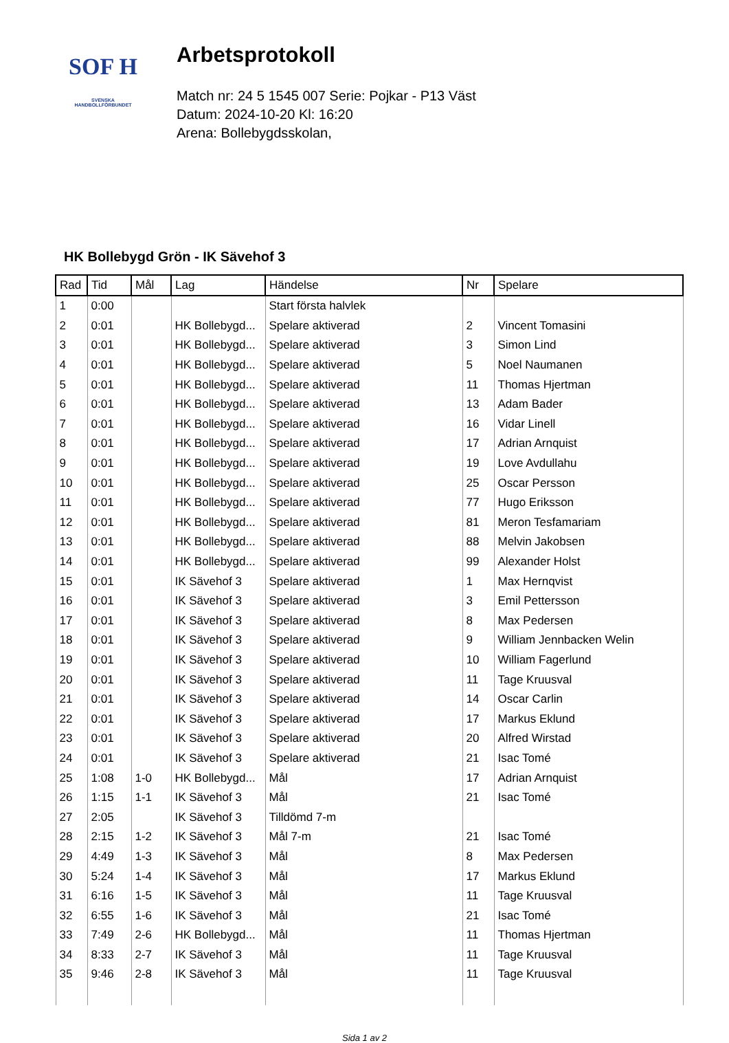SOF H
SVENSKA
HANDBOLLFÖRBUNDET
Arbetsprotokoll
Match nr: 24 5 1545 007 Serie: Pojkar - P13 Väst
Datum: 2024-10-20 Kl: 16:20
Arena: Bollebygdsskolan,
HK Bollebygd Grön - IK Sävehof 3
| Rad | Tid | Mål | Lag | Händelse | Nr | Spelare |
| --- | --- | --- | --- | --- | --- | --- |
| 1 | 0:00 | | | Start första halvlek | | |
| 2 | 0:01 | | HK Bollebygd... | Spelare aktiverad | 2 | Vincent Tomasini |
| 3 | 0:01 | | HK Bollebygd... | Spelare aktiverad | 3 | Simon Lind |
| 4 | 0:01 | | HK Bollebygd... | Spelare aktiverad | 5 | Noel Naumanen |
| 5 | 0:01 | | HK Bollebygd... | Spelare aktiverad | 11 | Thomas Hjertman |
| 6 | 0:01 | | HK Bollebygd... | Spelare aktiverad | 13 | Adam Bader |
| 7 | 0:01 | | HK Bollebygd... | Spelare aktiverad | 16 | Vidar Linell |
| 8 | 0:01 | | HK Bollebygd... | Spelare aktiverad | 17 | Adrian Arnquist |
| 9 | 0:01 | | HK Bollebygd... | Spelare aktiverad | 19 | Love Avdullahu |
| 10 | 0:01 | | HK Bollebygd... | Spelare aktiverad | 25 | Oscar Persson |
| 11 | 0:01 | | HK Bollebygd... | Spelare aktiverad | 77 | Hugo Eriksson |
| 12 | 0:01 | | HK Bollebygd... | Spelare aktiverad | 81 | Meron Tesfamariam |
| 13 | 0:01 | | HK Bollebygd... | Spelare aktiverad | 88 | Melvin Jakobsen |
| 14 | 0:01 | | HK Bollebygd... | Spelare aktiverad | 99 | Alexander Holst |
| 15 | 0:01 | | IK Sävehof 3 | Spelare aktiverad | 1 | Max Hernqvist |
| 16 | 0:01 | | IK Sävehof 3 | Spelare aktiverad | 3 | Emil Pettersson |
| 17 | 0:01 | | IK Sävehof 3 | Spelare aktiverad | 8 | Max Pedersen |
| 18 | 0:01 | | IK Sävehof 3 | Spelare aktiverad | 9 | William Jennbacken Welin |
| 19 | 0:01 | | IK Sävehof 3 | Spelare aktiverad | 10 | William Fagerlund |
| 20 | 0:01 | | IK Sävehof 3 | Spelare aktiverad | 11 | Tage Kruusval |
| 21 | 0:01 | | IK Sävehof 3 | Spelare aktiverad | 14 | Oscar Carlin |
| 22 | 0:01 | | IK Sävehof 3 | Spelare aktiverad | 17 | Markus Eklund |
| 23 | 0:01 | | IK Sävehof 3 | Spelare aktiverad | 20 | Alfred Wirstad |
| 24 | 0:01 | | IK Sävehof 3 | Spelare aktiverad | 21 | Isac Tomé |
| 25 | 1:08 | 1-0 | HK Bollebygd... | Mål | 17 | Adrian Arnquist |
| 26 | 1:15 | 1-1 | IK Sävehof 3 | Mål | 21 | Isac Tomé |
| 27 | 2:05 | | IK Sävehof 3 | Tilldömd 7-m | | |
| 28 | 2:15 | 1-2 | IK Sävehof 3 | Mål 7-m | 21 | Isac Tomé |
| 29 | 4:49 | 1-3 | IK Sävehof 3 | Mål | 8 | Max Pedersen |
| 30 | 5:24 | 1-4 | IK Sävehof 3 | Mål | 17 | Markus Eklund |
| 31 | 6:16 | 1-5 | IK Sävehof 3 | Mål | 11 | Tage Kruusval |
| 32 | 6:55 | 1-6 | IK Sävehof 3 | Mål | 21 | Isac Tomé |
| 33 | 7:49 | 2-6 | HK Bollebygd... | Mål | 11 | Thomas Hjertman |
| 34 | 8:33 | 2-7 | IK Sävehof 3 | Mål | 11 | Tage Kruusval |
| 35 | 9:46 | 2-8 | IK Sävehof 3 | Mål | 11 | Tage Kruusval |
Sida 1 av 2